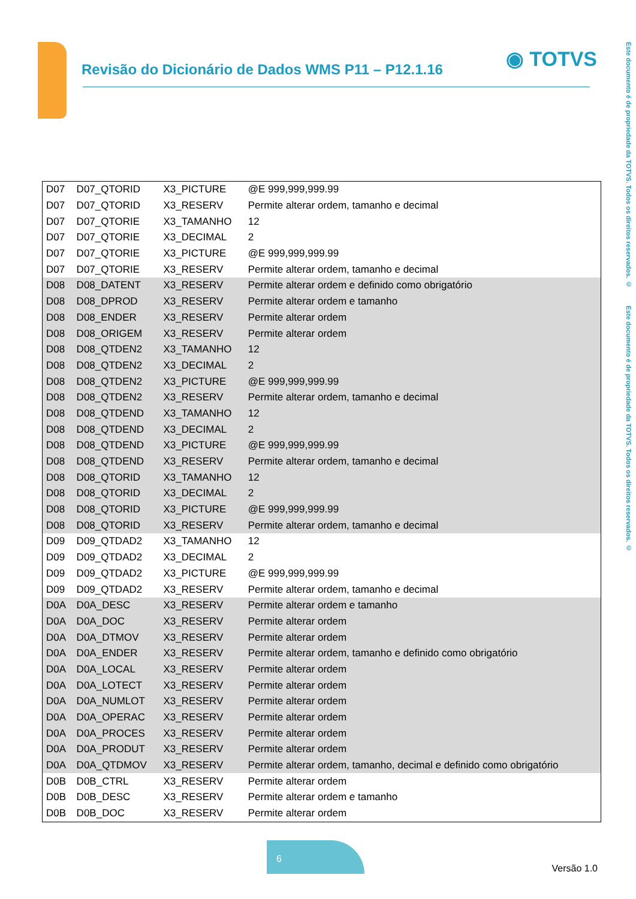Revisão do Dicionário de Dados WMS P11 – P12.1.16
◉ TOTVS
Este documento é de propriedade da TOTVS. Todos os direitos reservados. © Este documento é de propriedade da TOTVS. Todos os direitos reservados. ©
| D07 | D07_QTORID | X3_PICTURE | @E 999,999,999.99 |
| D07 | D07_QTORID | X3_RESERV | Permite alterar ordem, tamanho e decimal |
| D07 | D07_QTORIE | X3_TAMANHO | 12 |
| D07 | D07_QTORIE | X3_DECIMAL | 2 |
| D07 | D07_QTORIE | X3_PICTURE | @E 999,999,999.99 |
| D07 | D07_QTORIE | X3_RESERV | Permite alterar ordem, tamanho e decimal |
| D08 | D08_DATENT | X3_RESERV | Permite alterar ordem e definido como obrigatório |
| D08 | D08_DPROD | X3_RESERV | Permite alterar ordem e tamanho |
| D08 | D08_ENDER | X3_RESERV | Permite alterar ordem |
| D08 | D08_ORIGEM | X3_RESERV | Permite alterar ordem |
| D08 | D08_QTDEN2 | X3_TAMANHO | 12 |
| D08 | D08_QTDEN2 | X3_DECIMAL | 2 |
| D08 | D08_QTDEN2 | X3_PICTURE | @E 999,999,999.99 |
| D08 | D08_QTDEN2 | X3_RESERV | Permite alterar ordem, tamanho e decimal |
| D08 | D08_QTDEND | X3_TAMANHO | 12 |
| D08 | D08_QTDEND | X3_DECIMAL | 2 |
| D08 | D08_QTDEND | X3_PICTURE | @E 999,999,999.99 |
| D08 | D08_QTDEND | X3_RESERV | Permite alterar ordem, tamanho e decimal |
| D08 | D08_QTORID | X3_TAMANHO | 12 |
| D08 | D08_QTORID | X3_DECIMAL | 2 |
| D08 | D08_QTORID | X3_PICTURE | @E 999,999,999.99 |
| D08 | D08_QTORID | X3_RESERV | Permite alterar ordem, tamanho e decimal |
| D09 | D09_QTDAD2 | X3_TAMANHO | 12 |
| D09 | D09_QTDAD2 | X3_DECIMAL | 2 |
| D09 | D09_QTDAD2 | X3_PICTURE | @E 999,999,999.99 |
| D09 | D09_QTDAD2 | X3_RESERV | Permite alterar ordem, tamanho e decimal |
| D0A | D0A_DESC | X3_RESERV | Permite alterar ordem e tamanho |
| D0A | D0A_DOC | X3_RESERV | Permite alterar ordem |
| D0A | D0A_DTMOV | X3_RESERV | Permite alterar ordem |
| D0A | D0A_ENDER | X3_RESERV | Permite alterar ordem, tamanho e definido como obrigatório |
| D0A | D0A_LOCAL | X3_RESERV | Permite alterar ordem |
| D0A | D0A_LOTECT | X3_RESERV | Permite alterar ordem |
| D0A | D0A_NUMLOT | X3_RESERV | Permite alterar ordem |
| D0A | D0A_OPERAC | X3_RESERV | Permite alterar ordem |
| D0A | D0A_PROCES | X3_RESERV | Permite alterar ordem |
| D0A | D0A_PRODUT | X3_RESERV | Permite alterar ordem |
| D0A | D0A_QTDMOV | X3_RESERV | Permite alterar ordem, tamanho, decimal e definido como obrigatório |
| D0B | D0B_CTRL | X3_RESERV | Permite alterar ordem |
| D0B | D0B_DESC | X3_RESERV | Permite alterar ordem e tamanho |
| D0B | D0B_DOC | X3_RESERV | Permite alterar ordem |
6
Versão 1.0